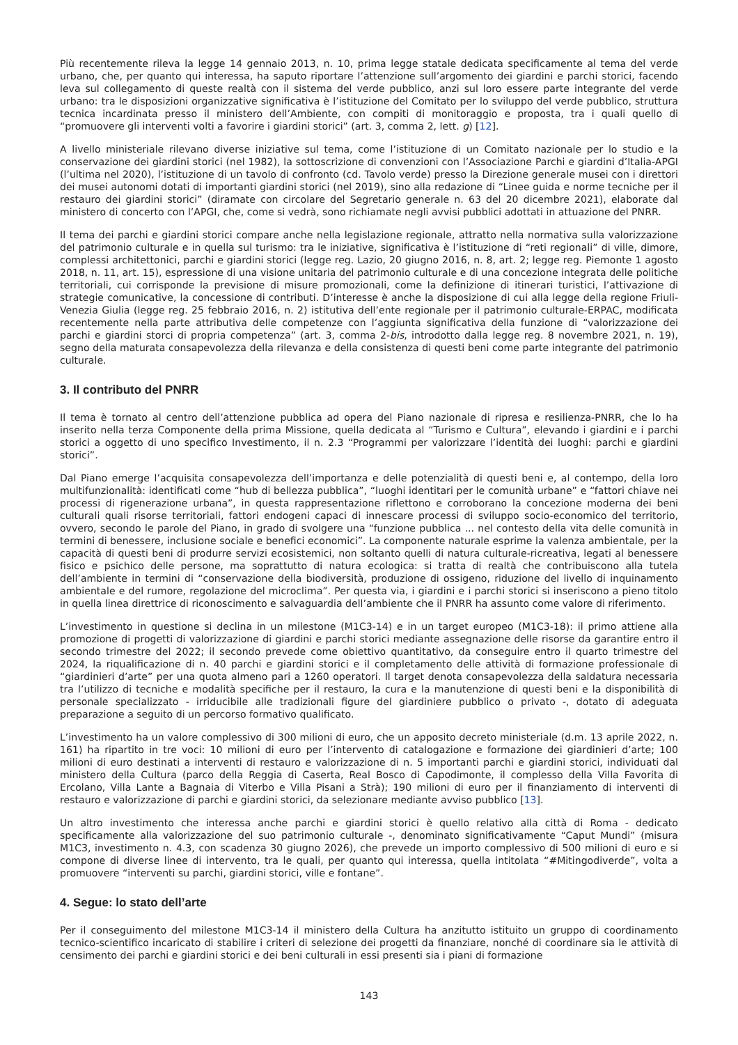Più recentemente rileva la legge 14 gennaio 2013, n. 10, prima legge statale dedicata specificamente al tema del verde urbano, che, per quanto qui interessa, ha saputo riportare l’attenzione sull’argomento dei giardini e parchi storici, facendo leva sul collegamento di queste realtà con il sistema del verde pubblico, anzi sul loro essere parte integrante del verde urbano: tra le disposizioni organizzative significativa è l’istituzione del Comitato per lo sviluppo del verde pubblico, struttura tecnica incardinata presso il ministero dell’Ambiente, con compiti di monitoraggio e proposta, tra i quali quello di “promuovere gli interventi volti a favorire i giardini storici” (art. 3, comma 2, lett. g) [12].
A livello ministeriale rilevano diverse iniziative sul tema, come l’istituzione di un Comitato nazionale per lo studio e la conservazione dei giardini storici (nel 1982), la sottoscrizione di convenzioni con l’Associazione Parchi e giardini d’Italia-APGI (l’ultima nel 2020), l’istituzione di un tavolo di confronto (cd. Tavolo verde) presso la Direzione generale musei con i direttori dei musei autonomi dotati di importanti giardini storici (nel 2019), sino alla redazione di “Linee guida e norme tecniche per il restauro dei giardini storici” (diramate con circolare del Segretario generale n. 63 del 20 dicembre 2021), elaborate dal ministero di concerto con l’APGI, che, come si vedrà, sono richiamate negli avvisi pubblici adottati in attuazione del PNRR.
Il tema dei parchi e giardini storici compare anche nella legislazione regionale, attratto nella normativa sulla valorizzazione del patrimonio culturale e in quella sul turismo: tra le iniziative, significativa è l’istituzione di “reti regionali” di ville, dimore, complessi architettonici, parchi e giardini storici (legge reg. Lazio, 20 giugno 2016, n. 8, art. 2; legge reg. Piemonte 1 agosto 2018, n. 11, art. 15), espressione di una visione unitaria del patrimonio culturale e di una concezione integrata delle politiche territoriali, cui corrisponde la previsione di misure promozionali, come la definizione di itinerari turistici, l’attivazione di strategie comunicative, la concessione di contributi. D’interesse è anche la disposizione di cui alla legge della regione Friuli-Venezia Giulia (legge reg. 25 febbraio 2016, n. 2) istitutiva dell’ente regionale per il patrimonio culturale-ERPAC, modificata recentemente nella parte attributiva delle competenze con l’aggiunta significativa della funzione di “valorizzazione dei parchi e giardini storci di propria competenza” (art. 3, comma 2-bis, introdotto dalla legge reg. 8 novembre 2021, n. 19), segno della maturata consapevolezza della rilevanza e della consistenza di questi beni come parte integrante del patrimonio culturale.
3. Il contributo del PNRR
Il tema è tornato al centro dell’attenzione pubblica ad opera del Piano nazionale di ripresa e resilienza-PNRR, che lo ha inserito nella terza Componente della prima Missione, quella dedicata al “Turismo e Cultura”, elevando i giardini e i parchi storici a oggetto di uno specifico Investimento, il n. 2.3 “Programmi per valorizzare l’identità dei luoghi: parchi e giardini storici”.
Dal Piano emerge l’acquisita consapevolezza dell’importanza e delle potenzialità di questi beni e, al contempo, della loro multifunzionalità: identificati come “hub di bellezza pubblica”, “luoghi identitari per le comunità urbane” e “fattori chiave nei processi di rigenerazione urbana”, in questa rappresentazione riflettono e corroborano la concezione moderna dei beni culturali quali risorse territoriali, fattori endogeni capaci di innescare processi di sviluppo socio-economico del territorio, ovvero, secondo le parole del Piano, in grado di svolgere una “funzione pubblica ... nel contesto della vita delle comunità in termini di benessere, inclusione sociale e benefici economici”. La componente naturale esprime la valenza ambientale, per la capacità di questi beni di produrre servizi ecosistemici, non soltanto quelli di natura culturale-ricreativa, legati al benessere fisico e psichico delle persone, ma soprattutto di natura ecologica: si tratta di realtà che contribuiscono alla tutela dell’ambiente in termini di “conservazione della biodiversità, produzione di ossigeno, riduzione del livello di inquinamento ambientale e del rumore, regolazione del microclima”. Per questa via, i giardini e i parchi storici si inseriscono a pieno titolo in quella linea direttrice di riconoscimento e salvaguardia dell’ambiente che il PNRR ha assunto come valore di riferimento.
L’investimento in questione si declina in un milestone (M1C3-14) e in un target europeo (M1C3-18): il primo attiene alla promozione di progetti di valorizzazione di giardini e parchi storici mediante assegnazione delle risorse da garantire entro il secondo trimestre del 2022; il secondo prevede come obiettivo quantitativo, da conseguire entro il quarto trimestre del 2024, la riqualificazione di n. 40 parchi e giardini storici e il completamento delle attività di formazione professionale di “giardinieri d’arte” per una quota almeno pari a 1260 operatori. Il target denota consapevolezza della saldatura necessaria tra l’utilizzo di tecniche e modalità specifiche per il restauro, la cura e la manutenzione di questi beni e la disponibilità di personale specializzato - irriducibile alle tradizionali figure del giardiniere pubblico o privato -, dotato di adeguata preparazione a seguito di un percorso formativo qualificato.
L’investimento ha un valore complessivo di 300 milioni di euro, che un apposito decreto ministeriale (d.m. 13 aprile 2022, n. 161) ha ripartito in tre voci: 10 milioni di euro per l’intervento di catalogazione e formazione dei giardinieri d’arte; 100 milioni di euro destinati a interventi di restauro e valorizzazione di n. 5 importanti parchi e giardini storici, individuati dal ministero della Cultura (parco della Reggia di Caserta, Real Bosco di Capodimonte, il complesso della Villa Favorita di Ercolano, Villa Lante a Bagnaia di Viterbo e Villa Pisani a Strà); 190 milioni di euro per il finanziamento di interventi di restauro e valorizzazione di parchi e giardini storici, da selezionare mediante avviso pubblico [13].
Un altro investimento che interessa anche parchi e giardini storici è quello relativo alla città di Roma - dedicato specificamente alla valorizzazione del suo patrimonio culturale -, denominato significativamente “Caput Mundi” (misura M1C3, investimento n. 4.3, con scadenza 30 giugno 2026), che prevede un importo complessivo di 500 milioni di euro e si compone di diverse linee di intervento, tra le quali, per quanto qui interessa, quella intitolata “#Mitingodiverde”, volta a promuovere “interventi su parchi, giardini storici, ville e fontane”.
4. Segue: lo stato dell’arte
Per il conseguimento del milestone M1C3-14 il ministero della Cultura ha anzitutto istituito un gruppo di coordinamento tecnico-scientifico incaricato di stabilire i criteri di selezione dei progetti da finanziare, nonché di coordinare sia le attività di censimento dei parchi e giardini storici e dei beni culturali in essi presenti sia i piani di formazione
143